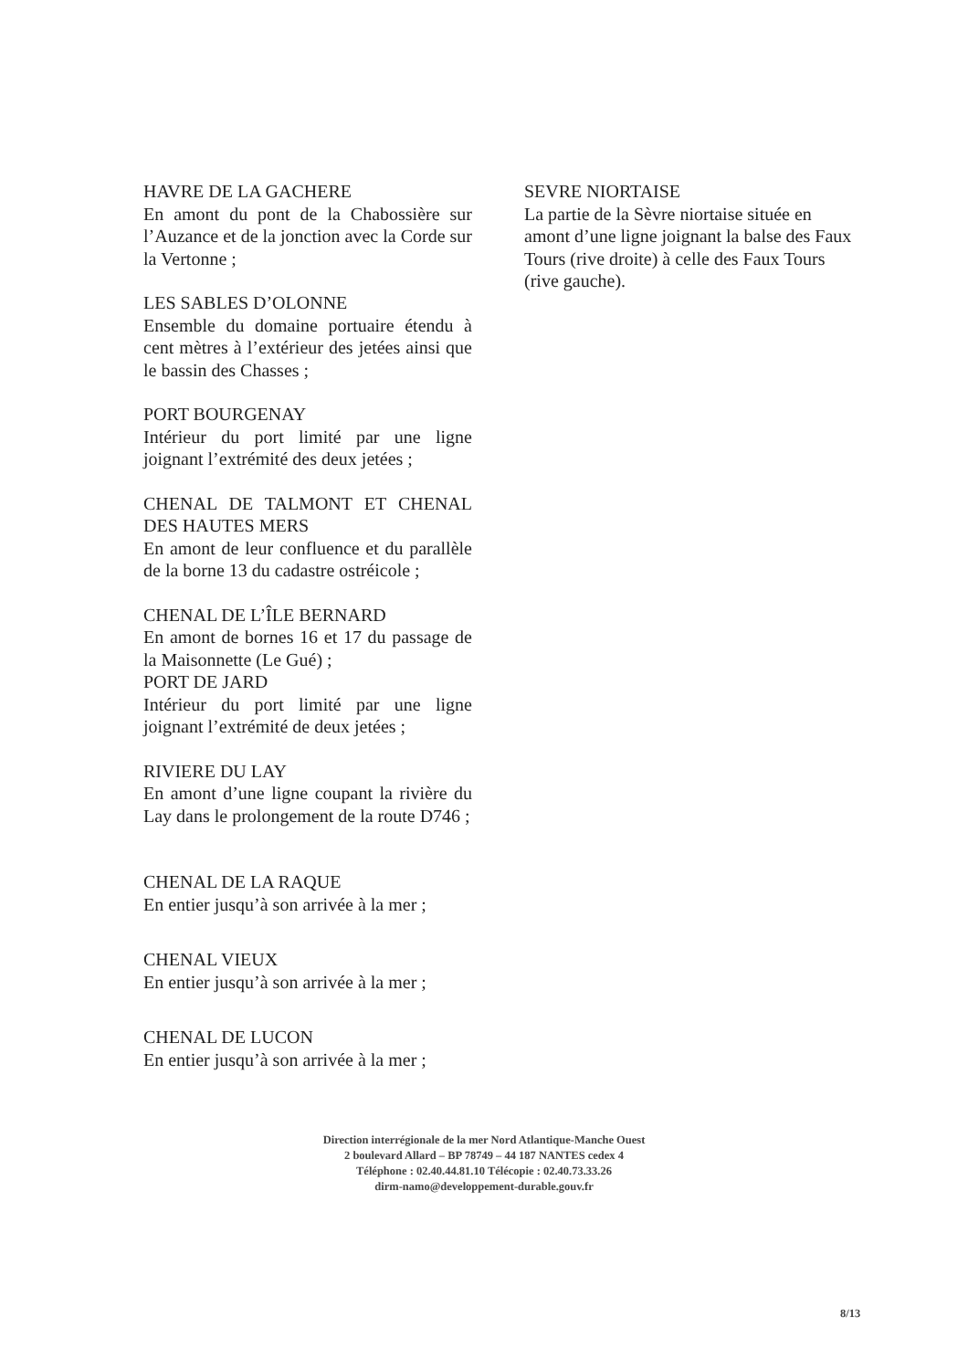HAVRE DE LA GACHERE
En amont du pont de la Chabossière sur l’Auzance et de la jonction avec la Corde sur la Vertonne ;
LES SABLES D’OLONNE
Ensemble du domaine portuaire étendu à cent mètres à l’extérieur des jetées ainsi que le bassin des Chasses ;
PORT BOURGENAY
Intérieur du port limité par une ligne joignant l’extrémité des deux jetées ;
CHENAL DE TALMONT ET CHENAL DES HAUTES MERS
En amont de leur confluence et du parallèle de la borne 13 du cadastre ostréicole ;
CHENAL DE L’ÎLE BERNARD
En amont de bornes 16 et 17 du passage de la Maisonnette (Le Gué) ;
PORT DE JARD
Intérieur du port limité par une ligne joignant l’extrémité de deux jetées ;
RIVIERE DU LAY
En amont d’une ligne coupant la rivière du Lay dans le prolongement de la route D746 ;
CHENAL DE LA RAQUE
En entier jusqu’à son arrivée à la mer ;
CHENAL VIEUX
En entier jusqu’à son arrivée à la mer ;
CHENAL DE LUCON
En entier jusqu’à son arrivée à la mer ;
SEVRE NIORTAISE
La partie de la Sèvre niortaise située en amont d’une ligne joignant la balse des Faux Tours (rive droite) à celle des Faux Tours (rive gauche).
Direction interrégionale de la mer Nord Atlantique-Manche Ouest
2 boulevard Allard – BP 78749 – 44 187 NANTES cedex 4
Téléphone : 02.40.44.81.10 Télécopie : 02.40.73.33.26
dirm-namo@developpement-durable.gouv.fr
8/13